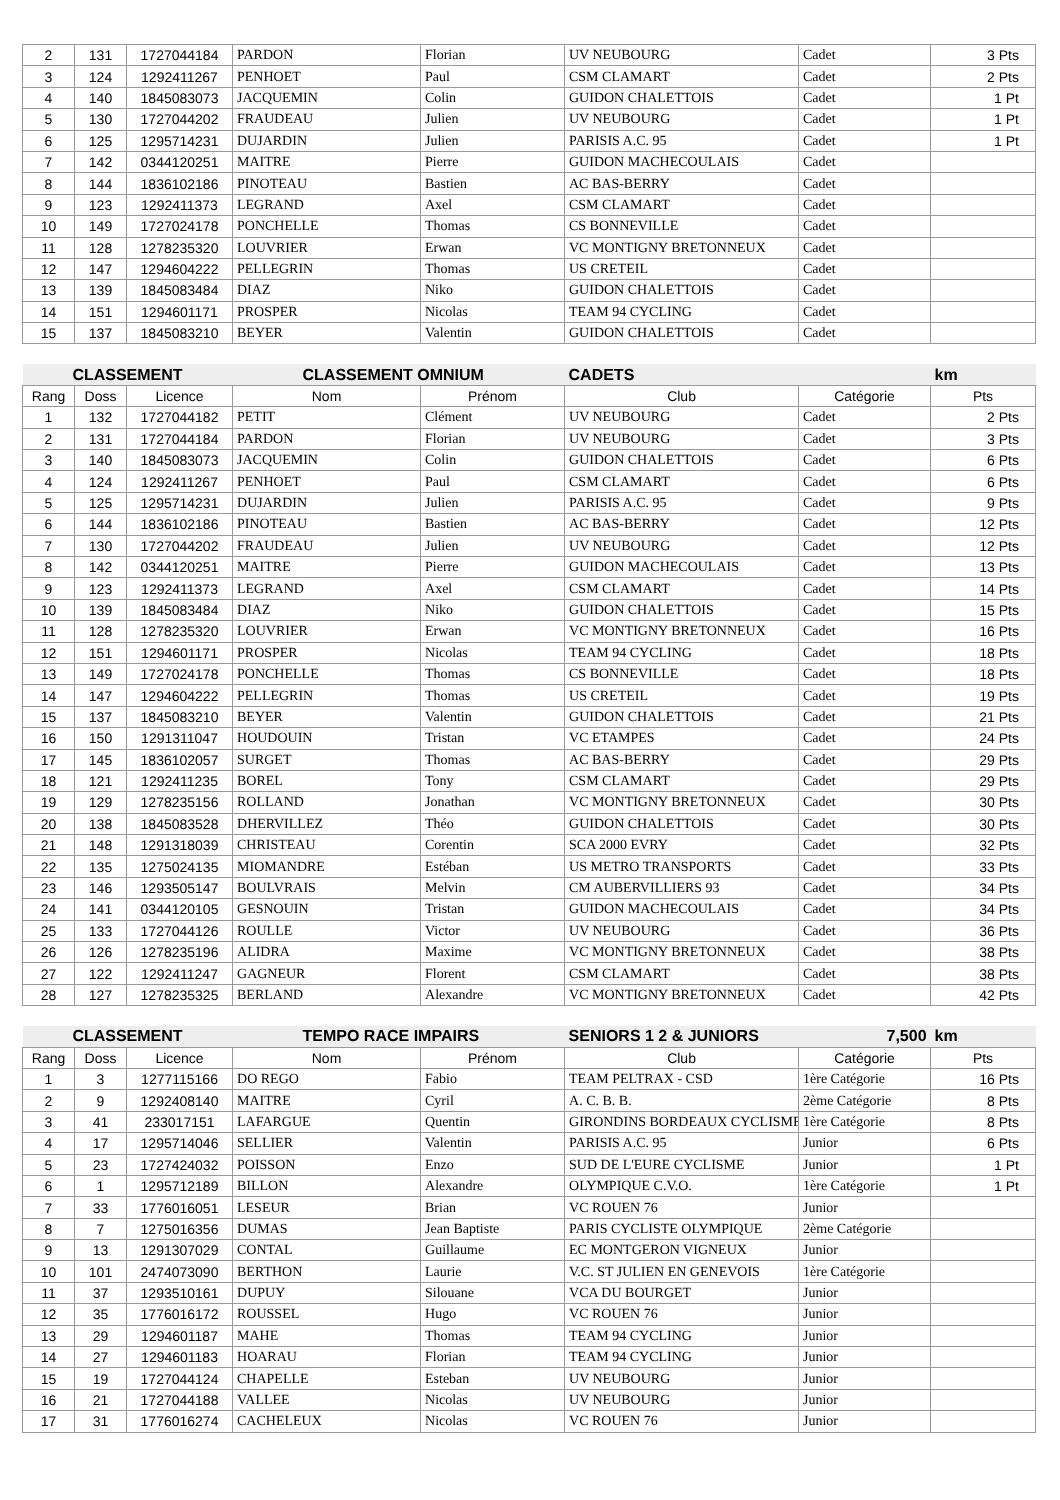| 2 | 131 | 1727044184 | PARDON | Florian | UV NEUBOURG | Cadet | 3 Pts |
| 3 | 124 | 1292411267 | PENHOET | Paul | CSM CLAMART | Cadet | 2 Pts |
| 4 | 140 | 1845083073 | JACQUEMIN | Colin | GUIDON CHALETTOIS | Cadet | 1 Pt |
| 5 | 130 | 1727044202 | FRAUDEAU | Julien | UV NEUBOURG | Cadet | 1 Pt |
| 6 | 125 | 1295714231 | DUJARDIN | Julien | PARISIS A.C. 95 | Cadet | 1 Pt |
| 7 | 142 | 0344120251 | MAITRE | Pierre | GUIDON MACHECOULAIS | Cadet | |
| 8 | 144 | 1836102186 | PINOTEAU | Bastien | AC BAS-BERRY | Cadet | |
| 9 | 123 | 1292411373 | LEGRAND | Axel | CSM CLAMART | Cadet | |
| 10 | 149 | 1727024178 | PONCHELLE | Thomas | CS BONNEVILLE | Cadet | |
| 11 | 128 | 1278235320 | LOUVRIER | Erwan | VC MONTIGNY BRETONNEUX | Cadet | |
| 12 | 147 | 1294604222 | PELLEGRIN | Thomas | US CRETEIL | Cadet | |
| 13 | 139 | 1845083484 | DIAZ | Niko | GUIDON CHALETTOIS | Cadet | |
| 14 | 151 | 1294601171 | PROSPER | Nicolas | TEAM 94 CYCLING | Cadet | |
| 15 | 137 | 1845083210 | BEYER | Valentin | GUIDON CHALETTOIS | Cadet | |
| CLASSEMENT | | | CLASSEMENT OMNIUM | | CADETS | | km |
| --- | --- | --- | --- | --- | --- | --- | --- |
| Rang | Doss | Licence | Nom | Prénom | Club | Catégorie | Pts |
| 1 | 132 | 1727044182 | PETIT | Clément | UV NEUBOURG | Cadet | 2 Pts |
| 2 | 131 | 1727044184 | PARDON | Florian | UV NEUBOURG | Cadet | 3 Pts |
| 3 | 140 | 1845083073 | JACQUEMIN | Colin | GUIDON CHALETTOIS | Cadet | 6 Pts |
| 4 | 124 | 1292411267 | PENHOET | Paul | CSM CLAMART | Cadet | 6 Pts |
| 5 | 125 | 1295714231 | DUJARDIN | Julien | PARISIS A.C. 95 | Cadet | 9 Pts |
| 6 | 144 | 1836102186 | PINOTEAU | Bastien | AC BAS-BERRY | Cadet | 12 Pts |
| 7 | 130 | 1727044202 | FRAUDEAU | Julien | UV NEUBOURG | Cadet | 12 Pts |
| 8 | 142 | 0344120251 | MAITRE | Pierre | GUIDON MACHECOULAIS | Cadet | 13 Pts |
| 9 | 123 | 1292411373 | LEGRAND | Axel | CSM CLAMART | Cadet | 14 Pts |
| 10 | 139 | 1845083484 | DIAZ | Niko | GUIDON CHALETTOIS | Cadet | 15 Pts |
| 11 | 128 | 1278235320 | LOUVRIER | Erwan | VC MONTIGNY BRETONNEUX | Cadet | 16 Pts |
| 12 | 151 | 1294601171 | PROSPER | Nicolas | TEAM 94 CYCLING | Cadet | 18 Pts |
| 13 | 149 | 1727024178 | PONCHELLE | Thomas | CS BONNEVILLE | Cadet | 18 Pts |
| 14 | 147 | 1294604222 | PELLEGRIN | Thomas | US CRETEIL | Cadet | 19 Pts |
| 15 | 137 | 1845083210 | BEYER | Valentin | GUIDON CHALETTOIS | Cadet | 21 Pts |
| 16 | 150 | 1291311047 | HOUDOUIN | Tristan | VC ETAMPES | Cadet | 24 Pts |
| 17 | 145 | 1836102057 | SURGET | Thomas | AC BAS-BERRY | Cadet | 29 Pts |
| 18 | 121 | 1292411235 | BOREL | Tony | CSM CLAMART | Cadet | 29 Pts |
| 19 | 129 | 1278235156 | ROLLAND | Jonathan | VC MONTIGNY BRETONNEUX | Cadet | 30 Pts |
| 20 | 138 | 1845083528 | DHERVILLEZ | Théo | GUIDON CHALETTOIS | Cadet | 30 Pts |
| 21 | 148 | 1291318039 | CHRISTEAU | Corentin | SCA 2000 EVRY | Cadet | 32 Pts |
| 22 | 135 | 1275024135 | MIOMANDRE | Estéban | US METRO TRANSPORTS | Cadet | 33 Pts |
| 23 | 146 | 1293505147 | BOULVRAIS | Melvin | CM AUBERVILLIERS 93 | Cadet | 34 Pts |
| 24 | 141 | 0344120105 | GESNOUIN | Tristan | GUIDON MACHECOULAIS | Cadet | 34 Pts |
| 25 | 133 | 1727044126 | ROULLE | Victor | UV NEUBOURG | Cadet | 36 Pts |
| 26 | 126 | 1278235196 | ALIDRA | Maxime | VC MONTIGNY BRETONNEUX | Cadet | 38 Pts |
| 27 | 122 | 1292411247 | GAGNEUR | Florent | CSM CLAMART | Cadet | 38 Pts |
| 28 | 127 | 1278235325 | BERLAND | Alexandre | VC MONTIGNY BRETONNEUX | Cadet | 42 Pts |
| CLASSEMENT | | | TEMPO RACE IMPAIRS | | SENIORS 1 2 & JUNIORS | 7,500 | km |
| --- | --- | --- | --- | --- | --- | --- | --- |
| Rang | Doss | Licence | Nom | Prénom | Club | Catégorie | Pts |
| 1 | 3 | 1277115166 | DO REGO | Fabio | TEAM PELTRAX - CSD | 1ère Catégorie | 16 Pts |
| 2 | 9 | 1292408140 | MAITRE | Cyril | A. C. B. B. | 2ème Catégorie | 8 Pts |
| 3 | 41 | 233017151 | LAFARGUE | Quentin | GIRONDINS BORDEAUX CYCLISME | 1ère Catégorie | 8 Pts |
| 4 | 17 | 1295714046 | SELLIER | Valentin | PARISIS A.C. 95 | Junior | 6 Pts |
| 5 | 23 | 1727424032 | POISSON | Enzo | SUD DE L'EURE CYCLISME | Junior | 1 Pt |
| 6 | 1 | 1295712189 | BILLON | Alexandre | OLYMPIQUE C.V.O. | 1ère Catégorie | 1 Pt |
| 7 | 33 | 1776016051 | LESEUR | Brian | VC ROUEN 76 | Junior | |
| 8 | 7 | 1275016356 | DUMAS | Jean Baptiste | PARIS CYCLISTE OLYMPIQUE | 2ème Catégorie | |
| 9 | 13 | 1291307029 | CONTAL | Guillaume | EC MONTGERON VIGNEUX | Junior | |
| 10 | 101 | 2474073090 | BERTHON | Laurie | V.C. ST JULIEN EN GENEVOIS | 1ère Catégorie | |
| 11 | 37 | 1293510161 | DUPUY | Silouane | VCA DU BOURGET | Junior | |
| 12 | 35 | 1776016172 | ROUSSEL | Hugo | VC ROUEN 76 | Junior | |
| 13 | 29 | 1294601187 | MAHE | Thomas | TEAM 94 CYCLING | Junior | |
| 14 | 27 | 1294601183 | HOARAU | Florian | TEAM 94 CYCLING | Junior | |
| 15 | 19 | 1727044124 | CHAPELLE | Esteban | UV NEUBOURG | Junior | |
| 16 | 21 | 1727044188 | VALLEE | Nicolas | UV NEUBOURG | Junior | |
| 17 | 31 | 1776016274 | CACHELEUX | Nicolas | VC ROUEN 76 | Junior | |